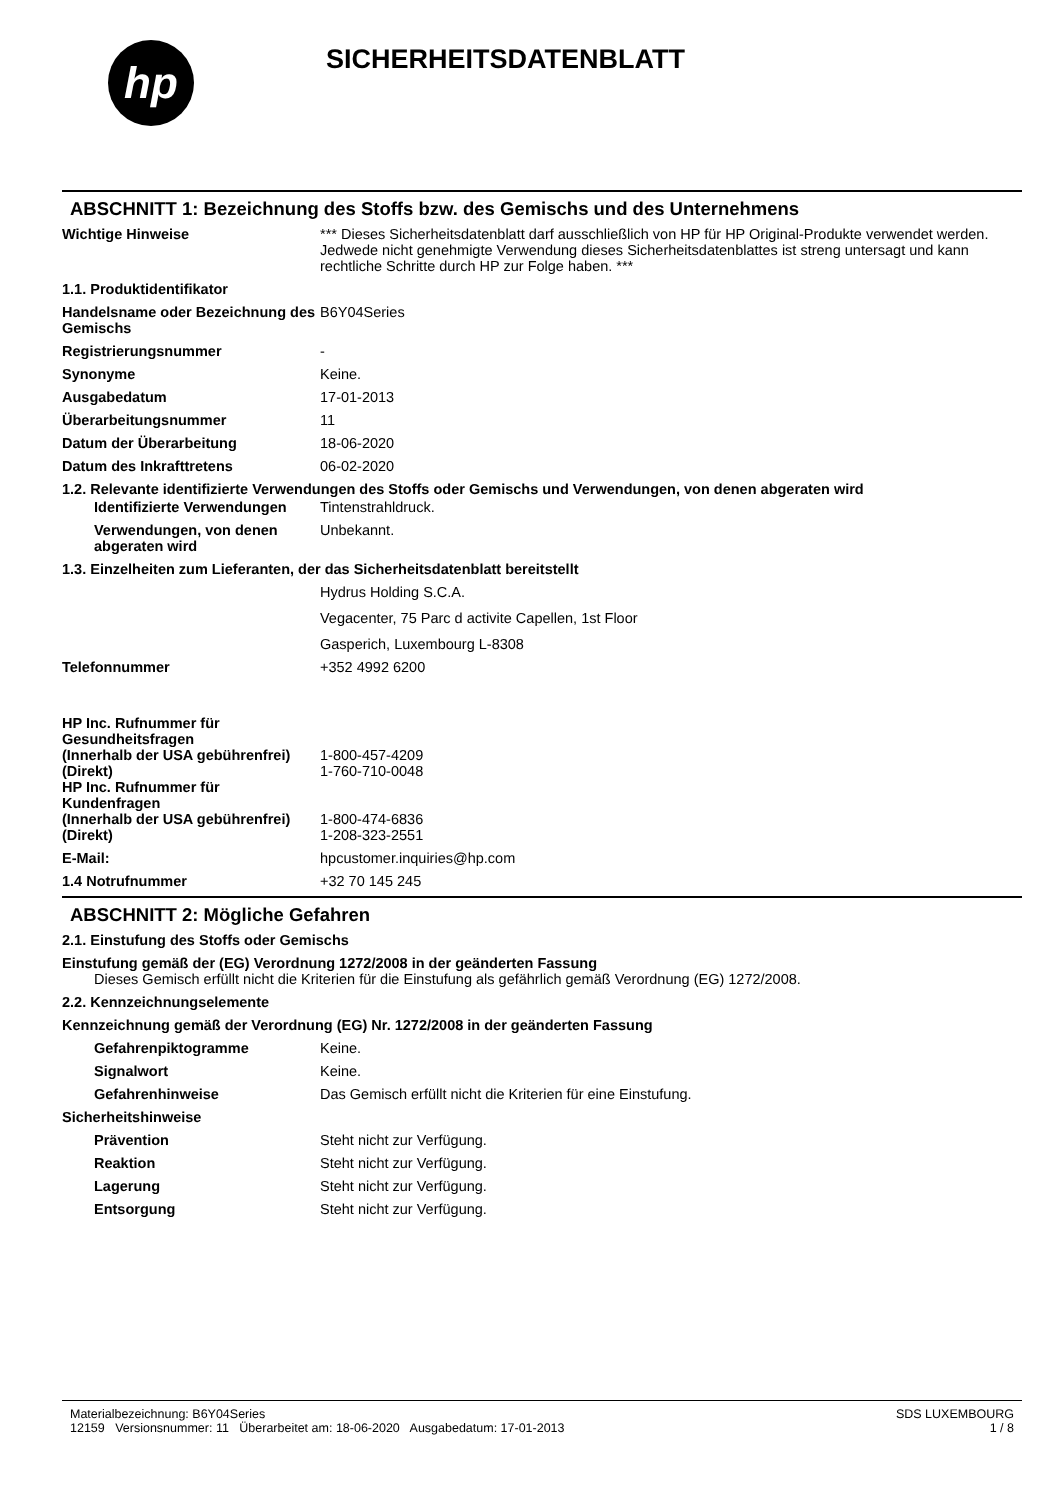hp
SICHERHEITSDATENBLATT
ABSCHNITT 1: Bezeichnung des Stoffs bzw. des Gemischs und des Unternehmens
Wichtige Hinweise *** Dieses Sicherheitsdatenblatt darf ausschließlich von HP für HP Original-Produkte verwendet werden. Jedwede nicht genehmigte Verwendung dieses Sicherheitsdatenblattes ist streng untersagt und kann rechtliche Schritte durch HP zur Folge haben. ***
1.1. Produktidentifikator
Handelsname oder Bezeichnung des Gemischs
B6Y04Series
Registrierungsnummer -
Synonyme Keine.
Ausgabedatum 17-01-2013
Überarbeitungsnummer 11
Datum der Überarbeitung 18-06-2020
Datum des Inkrafttretens 06-02-2020
1.2. Relevante identifizierte Verwendungen des Stoffs oder Gemischs und Verwendungen, von denen abgeraten wird
Identifizierte Verwendungen
Tintenstrahldruck.
Verwendungen, von denen abgeraten wird
Unbekannt.
1.3. Einzelheiten zum Lieferanten, der das Sicherheitsdatenblatt bereitstellt
Hydrus Holding S.C.A.
Vegacenter, 75 Parc d activite Capellen, 1st Floor
Gasperich, Luxembourg L-8308
Telefonnummer +352 4992 6200
HP Inc. Rufnummer für Gesundheitsfragen
(Innerhalb der USA gebührenfrei)
1-800-457-4209
(Direkt) 1-760-710-0048
HP Inc. Rufnummer für Kundenfragen
(Innerhalb der USA gebührenfrei)
1-800-474-6836
(Direkt) 1-208-323-2551
E-Mail: hpcustomer.inquiries@hp.com
1.4 Notrufnummer +32 70 145 245
ABSCHNITT 2: Mögliche Gefahren
2.1. Einstufung des Stoffs oder Gemischs
Einstufung gemäß der (EG) Verordnung 1272/2008 in der geänderten Fassung
Dieses Gemisch erfüllt nicht die Kriterien für die Einstufung als gefährlich gemäß Verordnung (EG) 1272/2008.
2.2. Kennzeichnungselemente
Kennzeichnung gemäß der Verordnung (EG) Nr. 1272/2008 in der geänderten Fassung
Gefahrenpiktogramme Keine.
Signalwort Keine.
Gefahrenhinweise Das Gemisch erfüllt nicht die Kriterien für eine Einstufung.
Sicherheitshinweise
Prävention Steht nicht zur Verfügung.
Reaktion Steht nicht zur Verfügung.
Lagerung Steht nicht zur Verfügung.
Entsorgung Steht nicht zur Verfügung.
Materialbezeichnung: B6Y04Series
12159 Versionsnummer: 11 Überarbeitet am: 18-06-2020 Ausgabedatum: 17-01-2013
SDS LUXEMBOURG
1 / 8